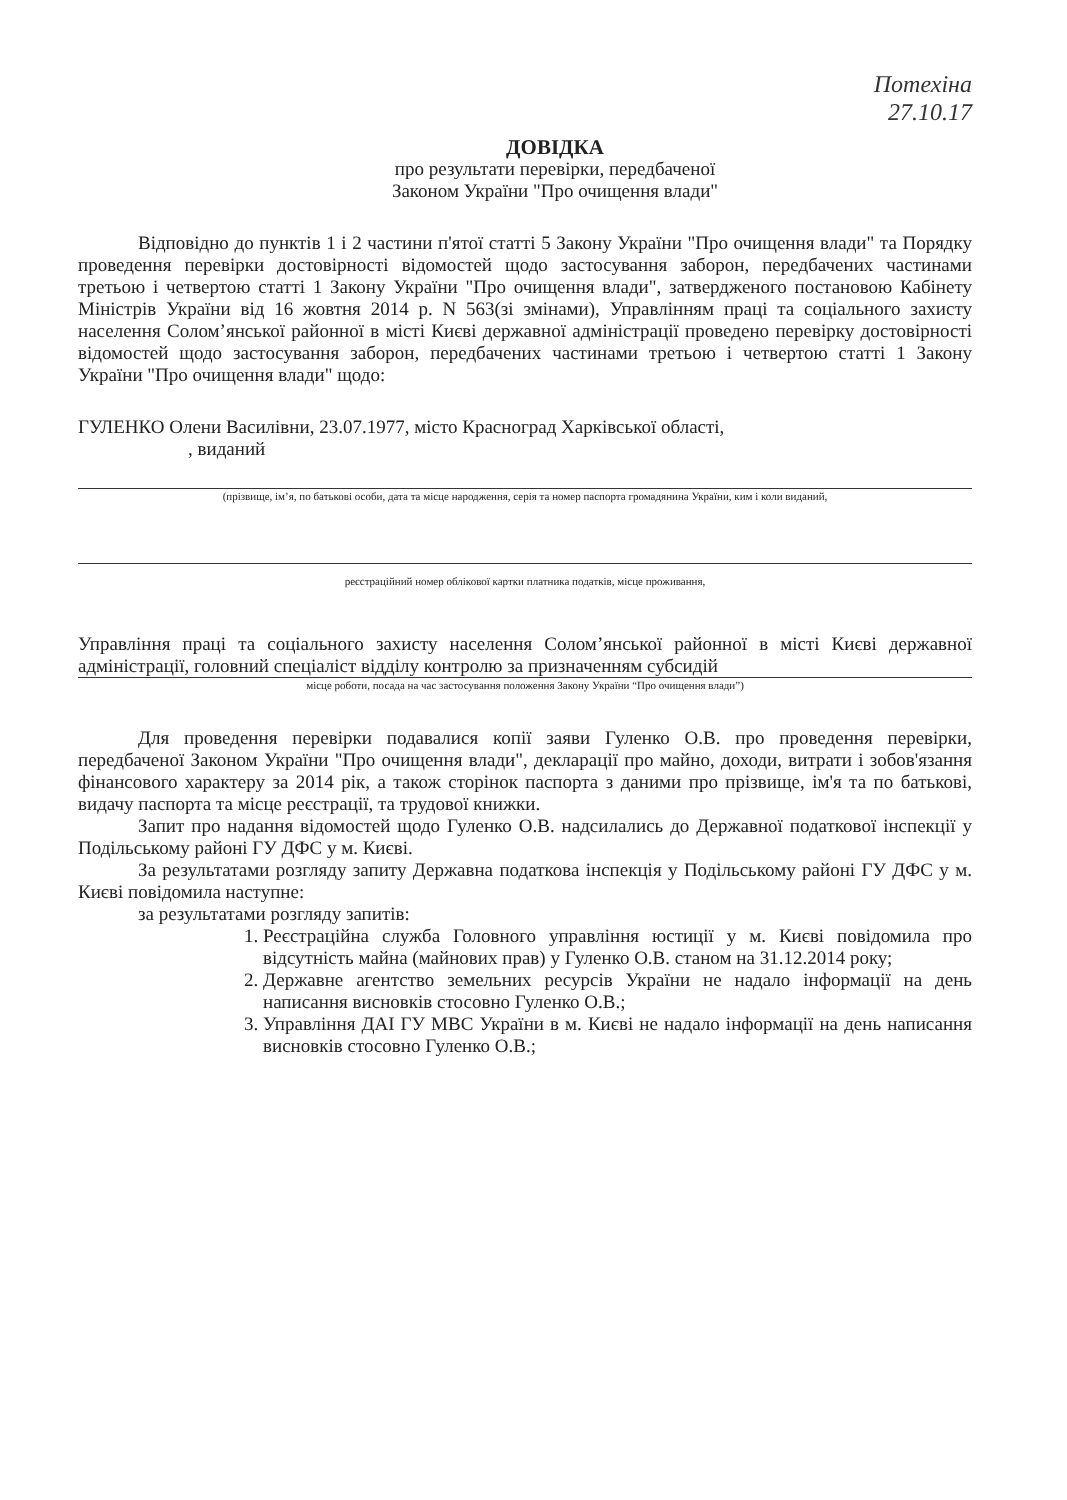Потехіна
27.10.17
ДОВІДКА
про результати перевірки, передбаченої
Законом України "Про очищення влади"
Відповідно до пунктів 1 і 2 частини п'ятої статті 5 Закону України "Про очищення влади" та Порядку проведення перевірки достовірності відомостей щодо застосування заборон, передбачених частинами третьою і четвертою статті 1 Закону України "Про очищення влади", затвердженого постановою Кабінету Міністрів України від 16 жовтня 2014 р. N 563(зі змінами), Управлінням праці та соціального захисту населення Солом’янської районної в місті Києві державної адміністрації проведено перевірку достовірності відомостей щодо застосування заборон, передбачених частинами третьою і четвертою статті 1 Закону України "Про очищення влади" щодо:
ГУЛЕНКО Олени Василівни, 23.07.1977, місто Красноград Харківської області,
, виданий
(прізвище, ім’я, по батькові особи, дата та місце народження, серія та номер паспорта громадянина України, ким і коли виданий,
реєстраційний номер облікової картки платника податків, місце проживання,
Управління праці та соціального захисту населення Солом’янської районної в місті Києві державної адміністрації, головний спеціаліст відділу контролю за призначенням субсидій
місце роботи, посада на час застосування положення Закону України “Про очищення влади”)
Для проведення перевірки подавалися копії заяви Гуленко О.В. про проведення перевірки, передбаченої Законом України "Про очищення влади", декларації про майно, доходи, витрати і зобов'язання фінансового характеру за 2014 рік, а також сторінок паспорта з даними про прізвище, ім'я та по батькові, видачу паспорта та місце реєстрації, та трудової книжки.
Запит про надання відомостей щодо Гуленко О.В. надсилались до Державної податкової інспекції у Подільському районі ГУ ДФС у м. Києві.
За результатами розгляду запиту Державна податкова інспекція у Подільському районі ГУ ДФС у м. Києві повідомила наступне:
за результатами розгляду запитів:
1. Реєстраційна служба Головного управління юстиції у м. Києві повідомила про відсутність майна (майнових прав) у Гуленко О.В. станом на 31.12.2014 року;
2. Державне агентство земельних ресурсів України не надало інформації на день написання висновків стосовно Гуленко О.В.;
3. Управління ДАІ ГУ МВС України в м. Києві не надало інформації на день написання висновків стосовно Гуленко О.В.;